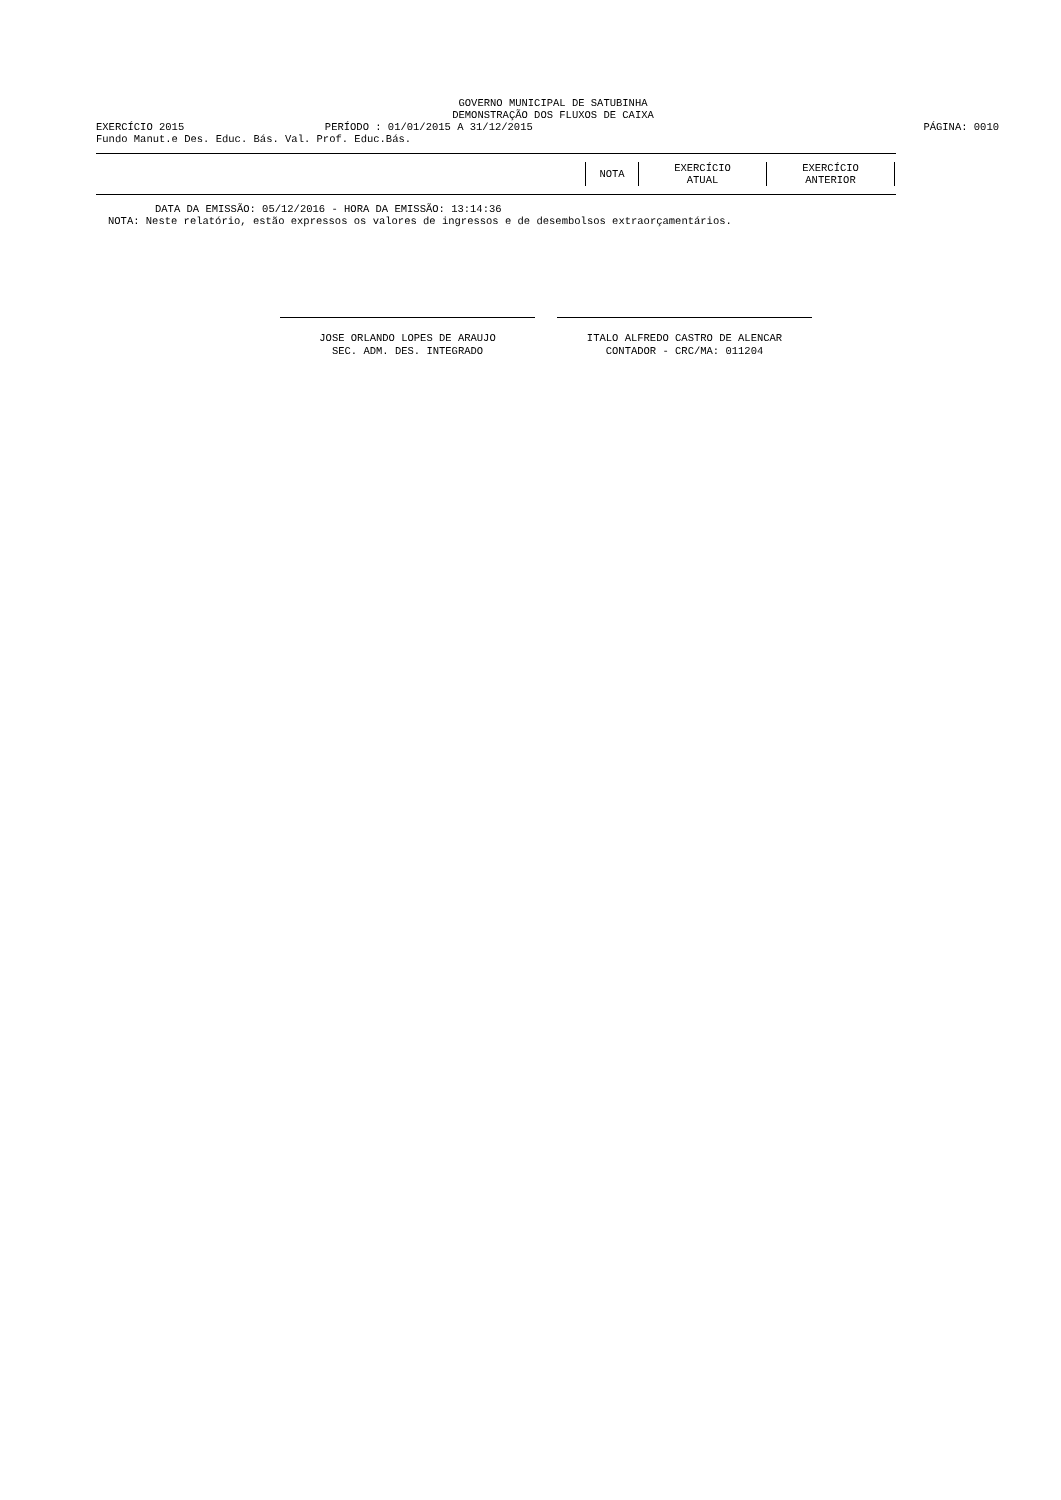GOVERNO MUNICIPAL DE SATUBINHA
DEMONSTRAÇÃO DOS FLUXOS DE CAIXA
EXERCÍCIO 2015 PERÍODO : 01/01/2015 A 31/12/2015 PÁGINA: 0010
Fundo Manut.e Des. Educ. Bás. Val. Prof. Educ.Bás.
| NOTA | EXERCÍCIO ATUAL | EXERCÍCIO ANTERIOR |
DATA DA EMISSÃO: 05/12/2016 - HORA DA EMISSÃO: 13:14:36
NOTA: Neste relatório, estão expressos os valores de ingressos e de desembolsos extraorçamentários.
JOSE ORLANDO LOPES DE ARAUJO
SEC. ADM. DES. INTEGRADO
ITALO ALFREDO CASTRO DE ALENCAR
CONTADOR - CRC/MA: 011204